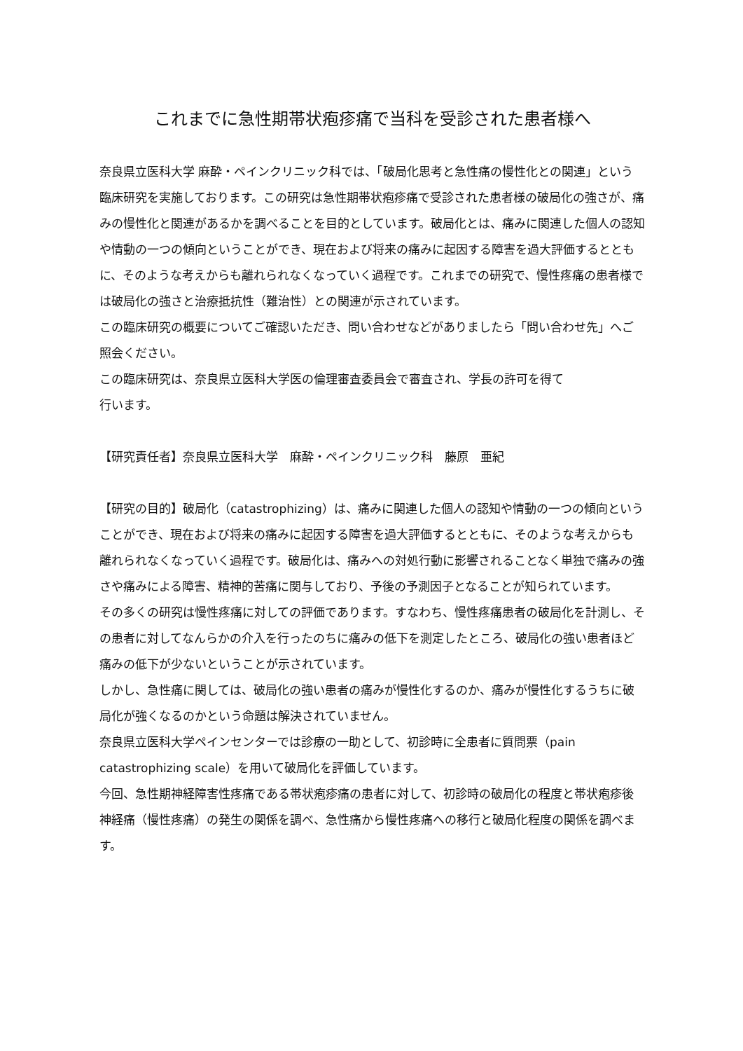これまでに急性期帯状疱疹痛で当科を受診された患者様へ
奈良県立医科大学 麻酔・ペインクリニック科では、「破局化思考と急性痛の慢性化との関連」という臨床研究を実施しております。この研究は急性期帯状疱疹痛で受診された患者様の破局化の強さが、痛みの慢性化と関連があるかを調べることを目的としています。破局化とは、痛みに関連した個人の認知や情動の一つの傾向ということができ、現在および将来の痛みに起因する障害を過大評価するとともに、そのような考えからも離れられなくなっていく過程です。これまでの研究で、慢性疼痛の患者様では破局化の強さと治療抵抗性（難治性）との関連が示されています。
この臨床研究の概要についてご確認いただき、問い合わせなどがありましたら「問い合わせ先」へご照会ください。
この臨床研究は、奈良県立医科大学医の倫理審査委員会で審査され、学長の許可を得て
行います。
【研究責任者】奈良県立医科大学　麻酔・ペインクリニック科　藤原　亜紀
【研究の目的】破局化（catastrophizing）は、痛みに関連した個人の認知や情動の一つの傾向ということができ、現在および将来の痛みに起因する障害を過大評価するとともに、そのような考えからも離れられなくなっていく過程です。破局化は、痛みへの対処行動に影響されることなく単独で痛みの強さや痛みによる障害、精神的苦痛に関与しており、予後の予測因子となることが知られています。
その多くの研究は慢性疼痛に対しての評価であります。すなわち、慢性疼痛患者の破局化を計測し、その患者に対してなんらかの介入を行ったのちに痛みの低下を測定したところ、破局化の強い患者ほど痛みの低下が少ないということが示されています。
しかし、急性痛に関しては、破局化の強い患者の痛みが慢性化するのか、痛みが慢性化するうちに破局化が強くなるのかという命題は解決されていません。
奈良県立医科大学ペインセンターでは診療の一助として、初診時に全患者に質問票（pain catastrophizing scale）を用いて破局化を評価しています。
今回、急性期神経障害性疼痛である帯状疱疹痛の患者に対して、初診時の破局化の程度と帯状疱疹後神経痛（慢性疼痛）の発生の関係を調べ、急性痛から慢性疼痛への移行と破局化程度の関係を調べます。